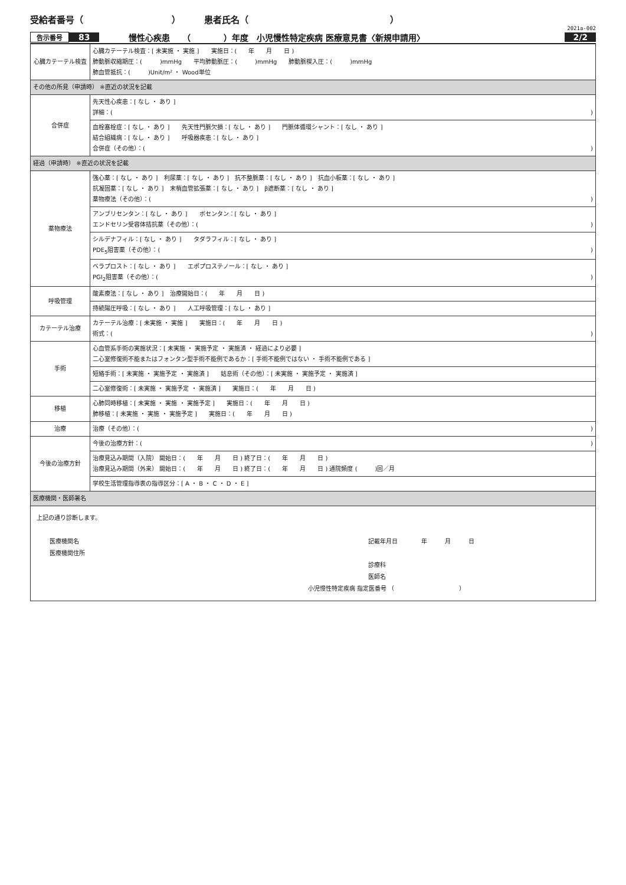受給者番号（　　　　　　　　　　） 患者氏名（　　　　　　　　　　　　　　　　）
2021a-002
告示番号 83 慢性心疾患　　（　　　　）年度　小児慢性特定疾病 医療意見書〈新規申請用〉 2/2
| 心臓カテーテル検査 | 心臓カテーテル検査：[ 未実施 ・ 実施 ] 実施日：( 年 月 日 ) 肺動脈収縮期圧：( )mmHg 平均肺動脈圧：( )mmHg 肺動脈楔入圧：( )mmHg 肺血管抵抗：( )Unit/m² ・ Wood単位 |
| その他の所見（申請時） ※直近の状況を記載 | |
| 合併症 | 先天性心疾患：[ なし ・ あり ] 詳細：( ) |
| | 血栓塞栓症：[ なし ・ あり ] 先天性門脈欠損：[ なし ・ あり ] 門脈体循環シャント：[ なし ・ あり ] 結合組織病：[ なし ・ あり ] 呼吸器疾患：[ なし ・ あり ] 合併症（その他）：( ) |
| 経過（申請時） ※直近の状況を記載 | |
| 薬物療法 | 強心薬：[ なし ・ あり ] 利尿薬：[ なし ・ あり ] 抗不整脈薬：[ なし ・ あり ] 抗血小板薬：[ なし ・ あり ] 抗凝固薬：[ なし ・ あり ] 末梢血管拡張薬：[ なし ・ あり ] β遮断薬：[ なし ・ あり ] 薬物療法（その他）：( ) |
| | アンブリセンタン：[ なし ・ あり ] ボセンタン：[ なし ・ あり ] エンドセリン受容体拮抗薬（その他）：( ) |
| | シルデナフィル：[ なし ・ あり ] タダラフィル：[ なし ・ あり ] PDE<sub>5</sub>阻害薬（その他）：( ) |
| | ベラプロスト：[ なし ・ あり ] エポプロステノール：[ なし ・ あり ] PGI<sub>2</sub>阻害薬（その他）：( ) |
| 呼吸管理 | 酸素療法：[ なし ・ あり ] 治療開始日：( 年 月 日 ) |
| | 持続陽圧呼吸：[ なし ・ あり ] 人工呼吸管理：[ なし ・ あり ] |
| カテーテル治療 | カテーテル治療：[ 未実施 ・ 実施 ] 実施日：( 年 月 日 ) 術式：( ) |
| 手術 | 心血管系手術の実施状況：[ 未実施 ・ 実施予定 ・ 実施済 ・ 経過により必要 ] 二心室修復術不能またはフォンタン型手術不能例であるか：[ 手術不能例ではない ・ 手術不能例である ] |
| | 短絡手術：[ 未実施 ・ 実施予定 ・ 実施済 ] 姑息術（その他）：[ 未実施 ・ 実施予定 ・ 実施済 ] |
| | 二心室修復術：[ 未実施 ・ 実施予定 ・ 実施済 ] 実施日：( 年 月 日 ) |
| 移植 | 心肺同時移植：[ 未実施 ・ 実施 ・ 実施予定 ] 実施日：( 年 月 日 ) 肺移植：[ 未実施 ・ 実施 ・ 実施予定 ] 実施日：( 年 月 日 ) |
| 治療 | 治療（その他）：( ) |
| 今後の治療方針 | 今後の治療方針：( ) |
| | 治療見込み期間（入院） 開始日：( 年 月 日 ) 終了日：( 年 月 日 ) 治療見込み期間（外来） 開始日：( 年 月 日 ) 終了日：( 年 月 日 ) 通院頻度 ( )回／月 |
| | 学校生活管理指導表の指導区分：[ A ・ B ・ C ・ D ・ E ] |
| 医療機関・医師署名 | |
| 上記の通り診断します。 医療機関名 医療機関住所 記載年月日 年 月 日 診療科 医師名 小児慢性特定疾病 指定医番号 （ ） | |